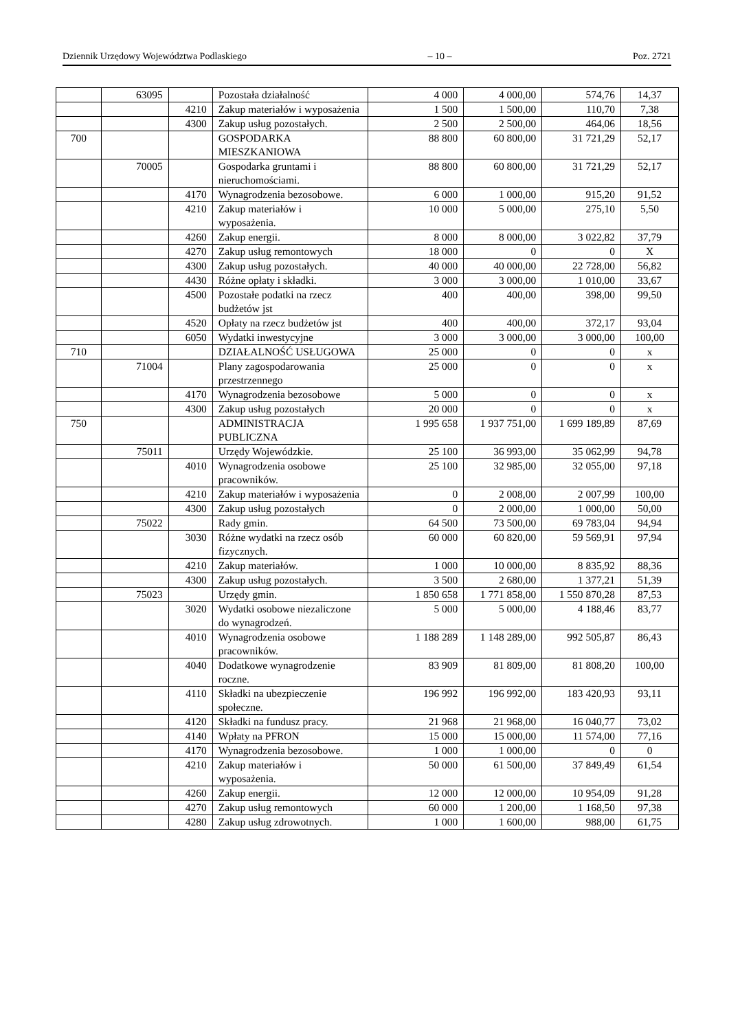Dziennik Urzędowy Województwa Podlaskiego – 10 – Poz. 2721
| | 63095 | | Pozostała działalność | 4 000 | 4 000,00 | 574,76 | 14,37 |
| | | 4210 | Zakup materiałów i wyposażenia | 1 500 | 1 500,00 | 110,70 | 7,38 |
| | | 4300 | Zakup usług pozostałych. | 2 500 | 2 500,00 | 464,06 | 18,56 |
| 700 | | | GOSPODARKA MIESZKANIOWA | 88 800 | 60 800,00 | 31 721,29 | 52,17 |
| | 70005 | | Gospodarka gruntami i nieruchomościami. | 88 800 | 60 800,00 | 31 721,29 | 52,17 |
| | | 4170 | Wynagrodzenia bezosobowe. | 6 000 | 1 000,00 | 915,20 | 91,52 |
| | | 4210 | Zakup materiałów i wyposażenia. | 10 000 | 5 000,00 | 275,10 | 5,50 |
| | | 4260 | Zakup energii. | 8 000 | 8 000,00 | 3 022,82 | 37,79 |
| | | 4270 | Zakup usług remontowych | 18 000 | 0 | 0 | X |
| | | 4300 | Zakup usług pozostałych. | 40 000 | 40 000,00 | 22 728,00 | 56,82 |
| | | 4430 | Różne opłaty i składki. | 3 000 | 3 000,00 | 1 010,00 | 33,67 |
| | | 4500 | Pozostałe podatki na rzecz budżetów jst | 400 | 400,00 | 398,00 | 99,50 |
| | | 4520 | Opłaty na rzecz budżetów jst | 400 | 400,00 | 372,17 | 93,04 |
| | | 6050 | Wydatki inwestycyjne | 3 000 | 3 000,00 | 3 000,00 | 100,00 |
| 710 | | | DZIAŁALNOŚĆ USŁUGOWA | 25 000 | 0 | 0 | x |
| | 71004 | | Plany zagospodarowania przestrzennego | 25 000 | 0 | 0 | x |
| | | 4170 | Wynagrodzenia bezosobowe | 5 000 | 0 | 0 | x |
| | | 4300 | Zakup usług pozostałych | 20 000 | 0 | 0 | x |
| 750 | | | ADMINISTRACJA PUBLICZNA | 1 995 658 | 1 937 751,00 | 1 699 189,89 | 87,69 |
| | 75011 | | Urzędy Wojewódzkie. | 25 100 | 36 993,00 | 35 062,99 | 94,78 |
| | | 4010 | Wynagrodzenia osobowe pracowników. | 25 100 | 32 985,00 | 32 055,00 | 97,18 |
| | | 4210 | Zakup materiałów i wyposażenia | 0 | 2 008,00 | 2 007,99 | 100,00 |
| | | 4300 | Zakup usług pozostałych | 0 | 2 000,00 | 1 000,00 | 50,00 |
| | 75022 | | Rady gmin. | 64 500 | 73 500,00 | 69 783,04 | 94,94 |
| | | 3030 | Różne wydatki na rzecz osób fizycznych. | 60 000 | 60 820,00 | 59 569,91 | 97,94 |
| | | 4210 | Zakup materiałów. | 1 000 | 10 000,00 | 8 835,92 | 88,36 |
| | | 4300 | Zakup usług pozostałych. | 3 500 | 2 680,00 | 1 377,21 | 51,39 |
| | 75023 | | Urzędy gmin. | 1 850 658 | 1 771 858,00 | 1 550 870,28 | 87,53 |
| | | 3020 | Wydatki osobowe niezaliczone do wynagrodzeń. | 5 000 | 5 000,00 | 4 188,46 | 83,77 |
| | | 4010 | Wynagrodzenia osobowe pracowników. | 1 188 289 | 1 148 289,00 | 992 505,87 | 86,43 |
| | | 4040 | Dodatkowe wynagrodzenie roczne. | 83 909 | 81 809,00 | 81 808,20 | 100,00 |
| | | 4110 | Składki na ubezpieczenie społeczne. | 196 992 | 196 992,00 | 183 420,93 | 93,11 |
| | | 4120 | Składki na fundusz pracy. | 21 968 | 21 968,00 | 16 040,77 | 73,02 |
| | | 4140 | Wpłaty na PFRON | 15 000 | 15 000,00 | 11 574,00 | 77,16 |
| | | 4170 | Wynagrodzenia bezosobowe. | 1 000 | 1 000,00 | 0 | 0 |
| | | 4210 | Zakup materiałów i wyposażenia. | 50 000 | 61 500,00 | 37 849,49 | 61,54 |
| | | 4260 | Zakup energii. | 12 000 | 12 000,00 | 10 954,09 | 91,28 |
| | | 4270 | Zakup usług remontowych | 60 000 | 1 200,00 | 1 168,50 | 97,38 |
| | | 4280 | Zakup usług zdrowotnych. | 1 000 | 1 600,00 | 988,00 | 61,75 |